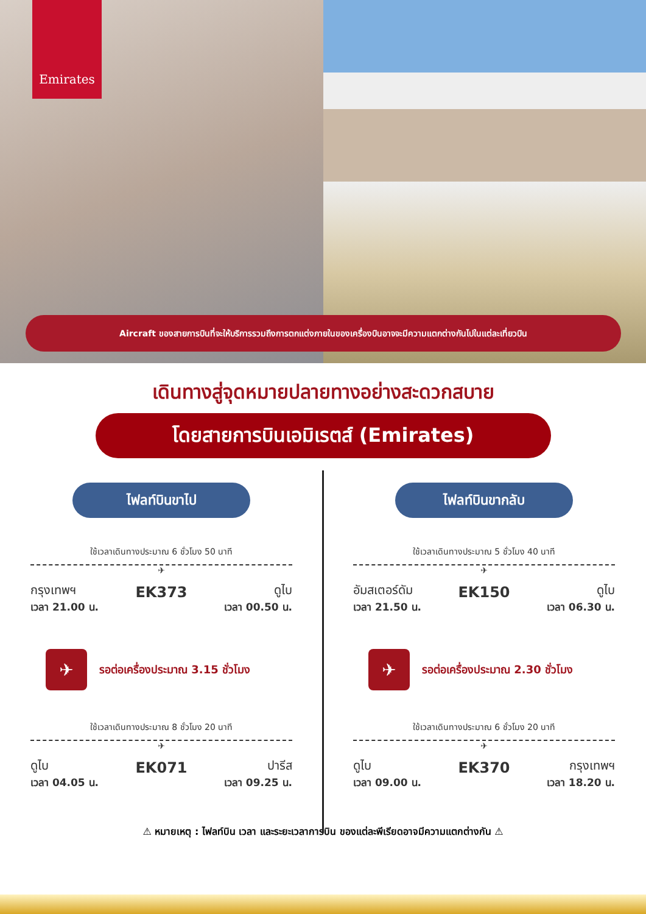Emirates
Aircraft ของสายการบินที่จะให้บริการรวมถึงการตกแต่งภายในของเครื่องบินอาจจะมีความแตกต่างกันไปในแต่ละเที่ยวบิน
เดินทางสู่จุดหมายปลายทางอย่างสะดวกสบาย
โดยสายการบินเอมิเรตส์ (Emirates)
ไฟลท์บินขาไป
ใช้เวลาเดินทางประมาณ 6 ชั่วโมง 50 นาที
✈
กรุงเทพฯ
เวลา 21.00 น.
EK373
ดูไบ
เวลา 00.50 น.
✈
รอต่อเครื่องประมาณ 3.15 ชั่วโมง
ใช้เวลาเดินทางประมาณ 8 ชั่วโมง 20 นาที
✈
ดูไบ
เวลา 04.05 น.
EK071
ปารีส
เวลา 09.25 น.
ไฟลท์บินขากลับ
ใช้เวลาเดินทางประมาณ 5 ชั่วโมง 40 นาที
✈
อัมสเตอร์ดัม
เวลา 21.50 น.
EK150
ดูไบ
เวลา 06.30 น.
✈
รอต่อเครื่องประมาณ 2.30 ชั่วโมง
ใช้เวลาเดินทางประมาณ 6 ชั่วโมง 20 นาที
✈
ดูไบ
เวลา 09.00 น.
EK370
กรุงเทพฯ
เวลา 18.20 น.
⚠ หมายเหตุ : ไฟลท์บิน เวลา และระยะเวลาการบิน ของแต่ละพีเรียดอาจมีความแตกต่างกัน ⚠